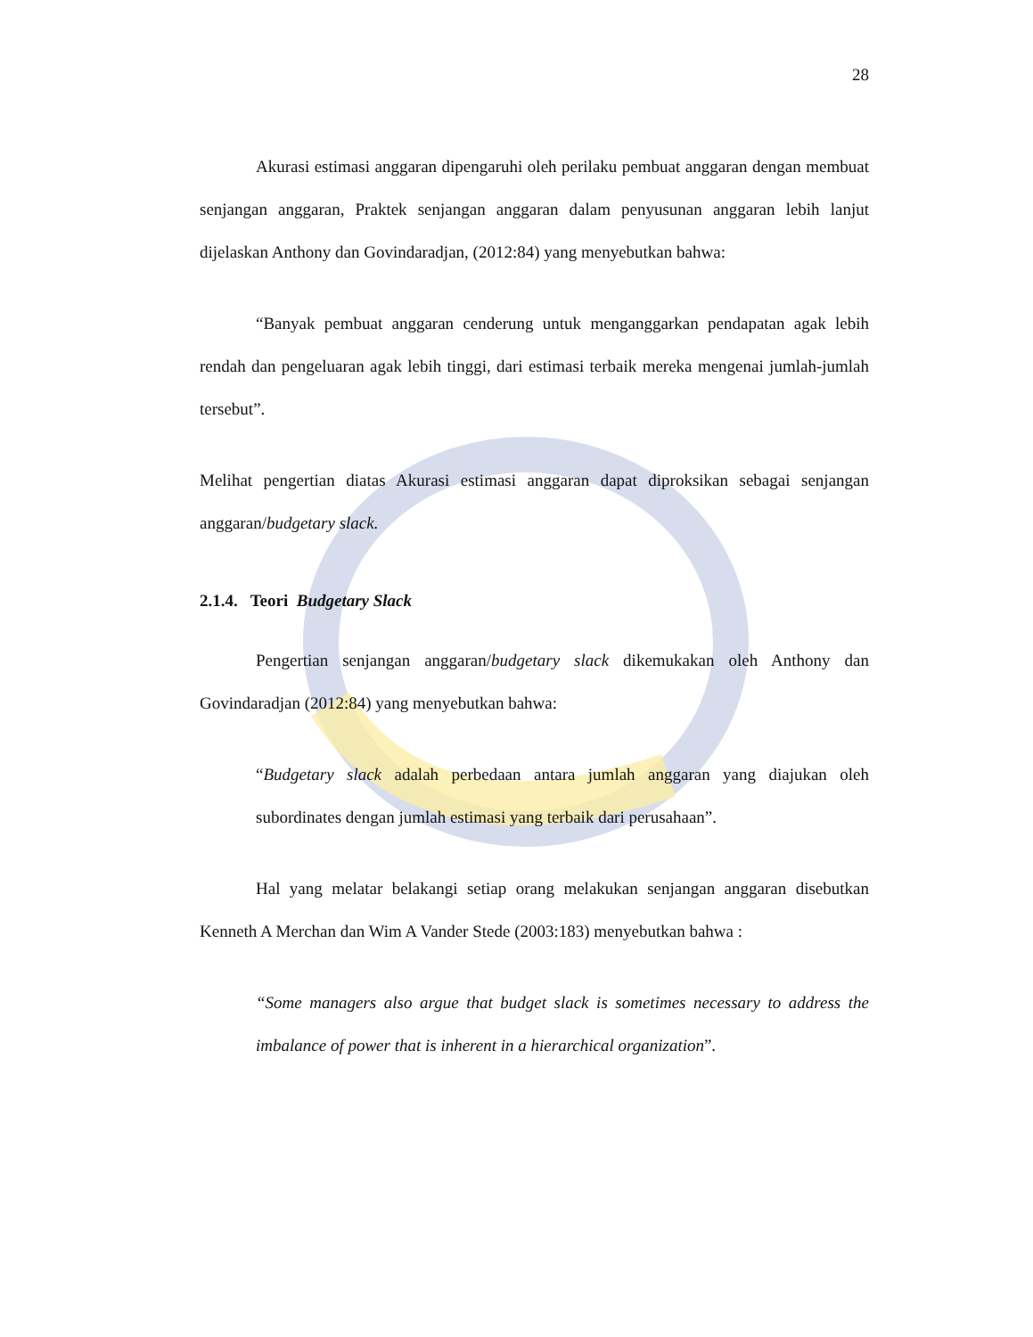28
Akurasi estimasi anggaran dipengaruhi oleh perilaku pembuat anggaran dengan membuat senjangan anggaran, Praktek senjangan anggaran dalam penyusunan anggaran lebih lanjut dijelaskan Anthony dan Govindaradjan, (2012:84) yang menyebutkan bahwa:
“Banyak pembuat anggaran cenderung untuk menganggarkan pendapatan agak lebih rendah dan pengeluaran agak lebih tinggi, dari estimasi terbaik mereka mengenai jumlah-jumlah tersebut”.
Melihat pengertian diatas Akurasi estimasi anggaran dapat diproksikan sebagai senjangan anggaran/budgetary slack.
2.1.4. Teori Budgetary Slack
Pengertian senjangan anggaran/budgetary slack dikemukakan oleh Anthony dan Govindaradjan (2012:84) yang menyebutkan bahwa:
“Budgetary slack adalah perbedaan antara jumlah anggaran yang diajukan oleh subordinates dengan jumlah estimasi yang terbaik dari perusahaan”.
Hal yang melatar belakangi setiap orang melakukan senjangan anggaran disebutkan Kenneth A Merchan dan Wim A Vander Stede (2003:183) menyebutkan bahwa :
“Some managers also argue that budget slack is sometimes necessary to address the imbalance of power that is inherent in a hierarchical organization”.